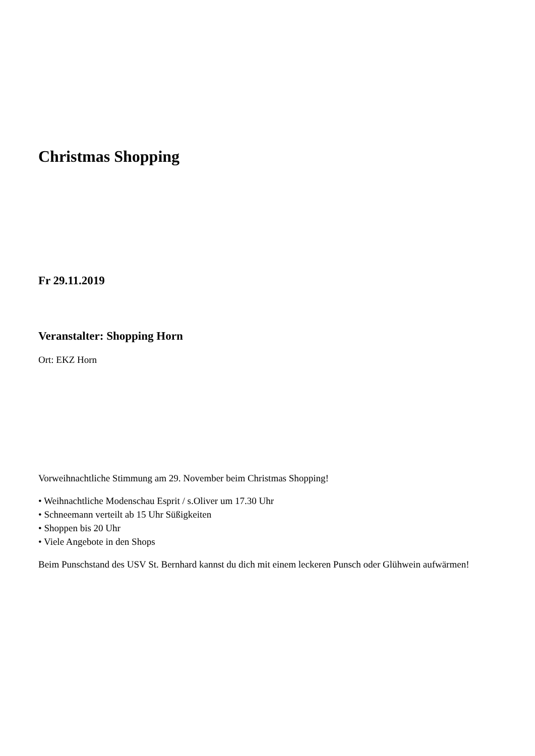Christmas Shopping
Fr 29.11.2019
Veranstalter: Shopping Horn
Ort: EKZ Horn
Vorweihnachtliche Stimmung am 29. November beim Christmas Shopping!
• Weihnachtliche Modenschau Esprit / s.Oliver um 17.30 Uhr
• Schneemann verteilt ab 15 Uhr Süßigkeiten
• Shoppen bis 20 Uhr
• Viele Angebote in den Shops
Beim Punschstand des USV St. Bernhard kannst du dich mit einem leckeren Punsch oder Glühwein aufwärmen!